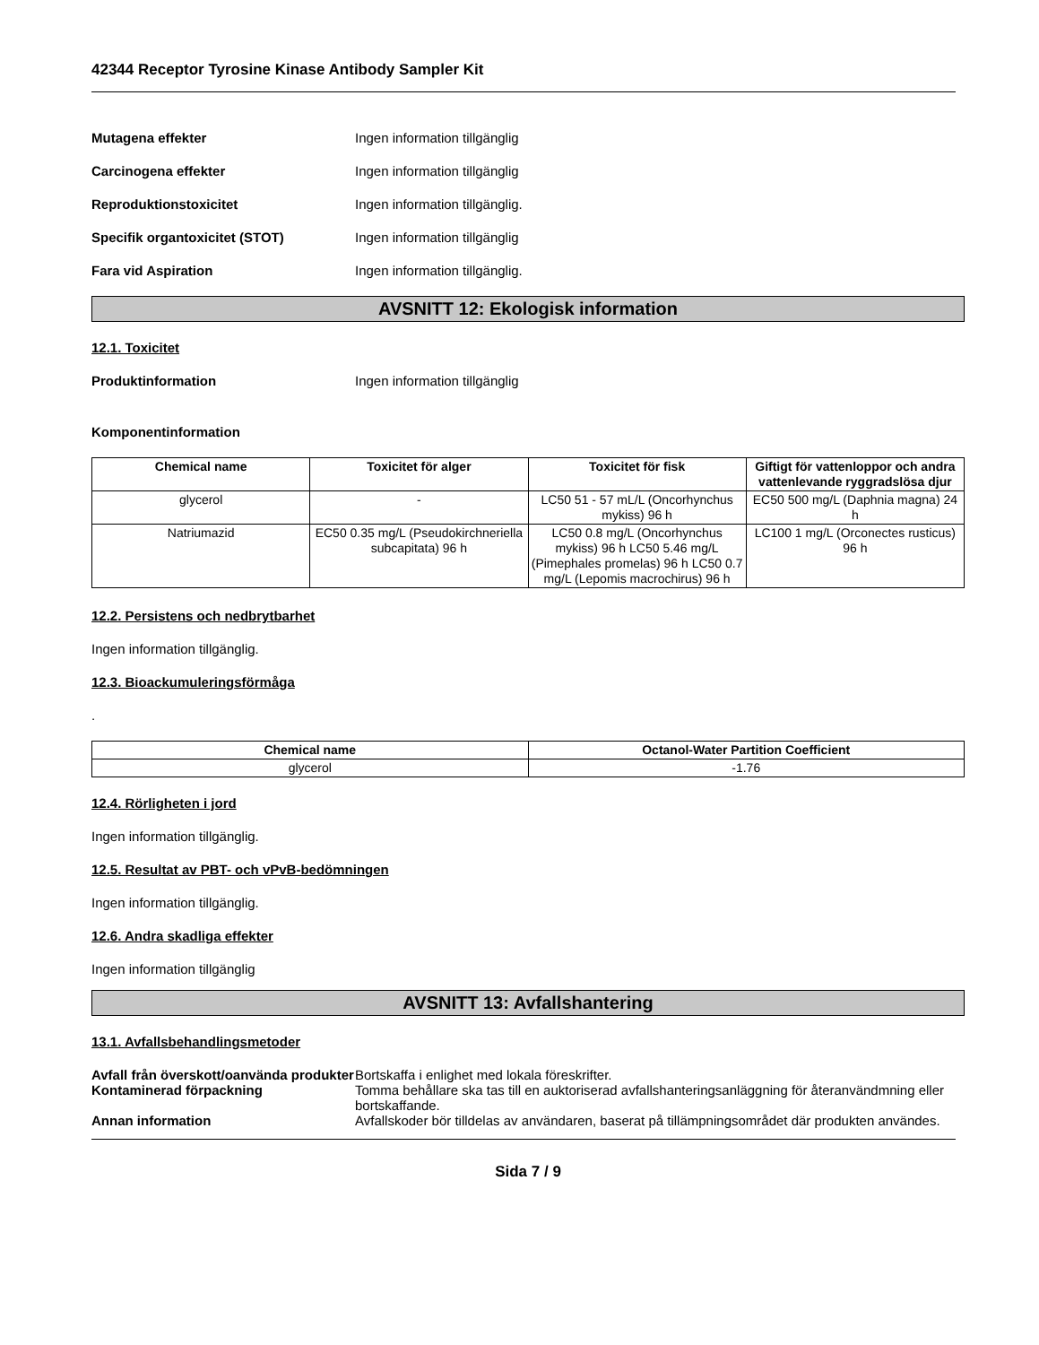42344 Receptor Tyrosine Kinase Antibody Sampler Kit
Mutagena effekter Ingen information tillgänglig
Carcinogena effekter Ingen information tillgänglig
Reproduktionstoxicitet Ingen information tillgänglig.
Specifik organtoxicitet (STOT) Ingen information tillgänglig
Fara vid Aspiration Ingen information tillgänglig.
AVSNITT 12: Ekologisk information
12.1. Toxicitet
Produktinformation Ingen information tillgänglig
Komponentinformation
| Chemical name | Toxicitet för alger | Toxicitet för fisk | Giftigt för vattenloppor och andra vattenlevande ryggradslösa djur |
| --- | --- | --- | --- |
| glycerol | - | LC50 51 - 57 mL/L (Oncorhynchus mykiss) 96 h | EC50 500 mg/L (Daphnia magna) 24 h |
| Natriumazid | EC50 0.35 mg/L (Pseudokirchneriella subcapitata) 96 h | LC50 0.8 mg/L (Oncorhynchus mykiss) 96 h LC50 5.46 mg/L (Pimephales promelas) 96 h LC50 0.7 mg/L (Lepomis macrochirus) 96 h | LC100 1 mg/L (Orconectes rusticus) 96 h |
12.2. Persistens och nedbrytbarhet
Ingen information tillgänglig.
12.3. Bioackumuleringsförmåga
.
| Chemical name | Octanol-Water Partition Coefficient |
| --- | --- |
| glycerol | -1.76 |
12.4. Rörligheten i jord
Ingen information tillgänglig.
12.5. Resultat av PBT- och vPvB-bedömningen
Ingen information tillgänglig.
12.6. Andra skadliga effekter
Ingen information tillgänglig
AVSNITT 13: Avfallshantering
13.1. Avfallsbehandlingsmetoder
Avfall från överskott/oanvända produkter
Bortskaffa i enlighet med lokala föreskrifter.
Kontaminerad förpackning Tomma behållare ska tas till en auktoriserad avfallshanteringsanläggning för återanvändmning eller bortskaffande.
Annan information Avfallskoder bör tilldelas av användaren, baserat på tillämpningsområdet där produkten användes.
Sida 7 / 9